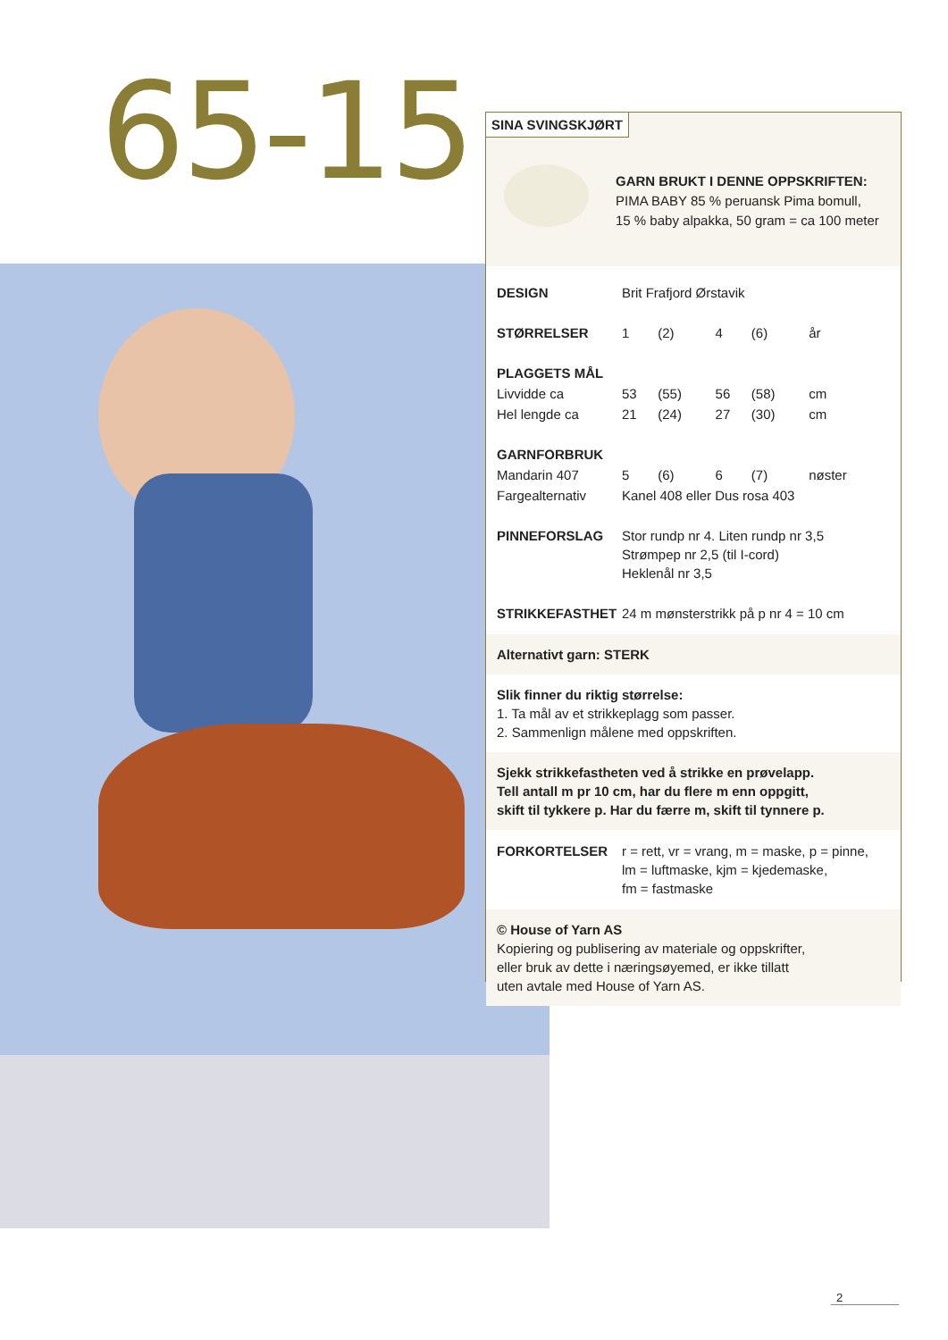65-15
SINA SVINGSKJØRT
GARN BRUKT I DENNE OPPSKRIFTEN:
PIMA BABY 85 % peruansk Pima bomull,
15 % baby alpakka, 50 gram = ca 100 meter
| DESIGN | Brit Frafjord Ørstavik | | | | |
| STØRRELSER | 1 | (2) | 4 | (6) | år |
| PLAGGETS MÅL | | | | | |
| Livvidde ca | 53 | (55) | 56 | (58) | cm |
| Hel lengde ca | 21 | (24) | 27 | (30) | cm |
| GARNFORBRUK | | | | | |
| Mandarin 407 | 5 | (6) | 6 | (7) | nøster |
| Fargealternativ | Kanel 408 eller Dus rosa 403 | | | | |
| PINNEFORSLAG | Stor rundp nr 4. Liten rundp nr 3,5 Strømpep nr 2,5 (til I-cord) Heklenål nr 3,5 | | | | |
| STRIKKEFASTHET | 24 m mønsterstrikk på p nr 4 = 10 cm | | | | |
Alternativt garn: STERK
Slik finner du riktig størrelse:
1. Ta mål av et strikkeplagg som passer.
2. Sammenlign målene med oppskriften.
Sjekk strikkefastheten ved å strikke en prøvelapp.
Tell antall m pr 10 cm, har du flere m enn oppgitt,
skift til tykkere p. Har du færre m, skift til tynnere p.
| FORKORTELSER | r = rett, vr = vrang, m = maske, p = pinne, lm = luftmaske, kjm = kjedemaske, fm = fastmaske |
© House of Yarn AS
Kopiering og publisering av materiale og oppskrifter,
eller bruk av dette i næringsøyemed, er ikke tillatt
uten avtale med House of Yarn AS.
2